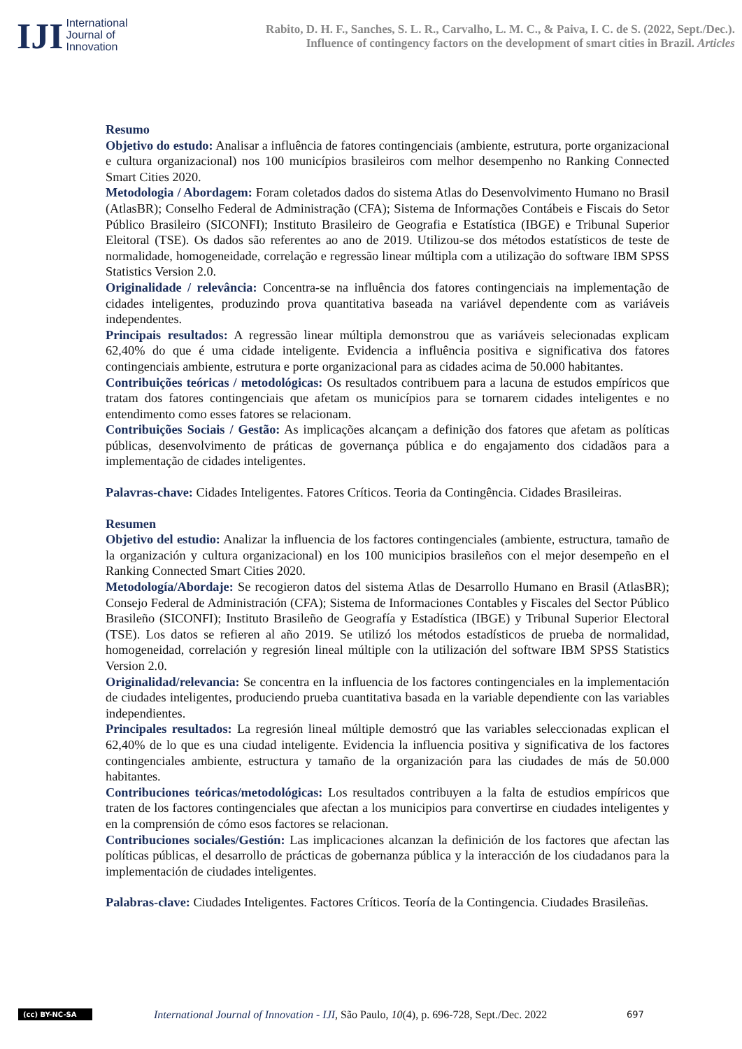IJI
International
Journal of
Innovation
Rabito, D. H. F., Sanches, S. L. R., Carvalho, L. M. C., & Paiva, I. C. de S. (2022, Sept./Dec.).
Influence of contingency factors on the development of smart cities in Brazil. Articles
Resumo
Objetivo do estudo: Analisar a influência de fatores contingenciais (ambiente, estrutura, porte organizacional e cultura organizacional) nos 100 municípios brasileiros com melhor desempenho no Ranking Connected Smart Cities 2020.
Metodologia / Abordagem: Foram coletados dados do sistema Atlas do Desenvolvimento Humano no Brasil (AtlasBR); Conselho Federal de Administração (CFA); Sistema de Informações Contábeis e Fiscais do Setor Público Brasileiro (SICONFI); Instituto Brasileiro de Geografia e Estatística (IBGE) e Tribunal Superior Eleitoral (TSE). Os dados são referentes ao ano de 2019. Utilizou-se dos métodos estatísticos de teste de normalidade, homogeneidade, correlação e regressão linear múltipla com a utilização do software IBM SPSS Statistics Version 2.0.
Originalidade / relevância: Concentra-se na influência dos fatores contingenciais na implementação de cidades inteligentes, produzindo prova quantitativa baseada na variável dependente com as variáveis independentes.
Principais resultados: A regressão linear múltipla demonstrou que as variáveis selecionadas explicam 62,40% do que é uma cidade inteligente. Evidencia a influência positiva e significativa dos fatores contingenciais ambiente, estrutura e porte organizacional para as cidades acima de 50.000 habitantes.
Contribuições teóricas / metodológicas: Os resultados contribuem para a lacuna de estudos empíricos que tratam dos fatores contingenciais que afetam os municípios para se tornarem cidades inteligentes e no entendimento como esses fatores se relacionam.
Contribuições Sociais / Gestão: As implicações alcançam a definição dos fatores que afetam as políticas públicas, desenvolvimento de práticas de governança pública e do engajamento dos cidadãos para a implementação de cidades inteligentes.
Palavras-chave: Cidades Inteligentes. Fatores Críticos. Teoria da Contingência. Cidades Brasileiras.
Resumen
Objetivo del estudio: Analizar la influencia de los factores contingenciales (ambiente, estructura, tamaño de la organización y cultura organizacional) en los 100 municipios brasileños con el mejor desempeño en el Ranking Connected Smart Cities 2020.
Metodología/Abordaje: Se recogieron datos del sistema Atlas de Desarrollo Humano en Brasil (AtlasBR); Consejo Federal de Administración (CFA); Sistema de Informaciones Contables y Fiscales del Sector Público Brasileño (SICONFI); Instituto Brasileño de Geografía y Estadística (IBGE) y Tribunal Superior Electoral (TSE). Los datos se refieren al año 2019. Se utilizó los métodos estadísticos de prueba de normalidad, homogeneidad, correlación y regresión lineal múltiple con la utilización del software IBM SPSS Statistics Version 2.0.
Originalidad/relevancia: Se concentra en la influencia de los factores contingenciales en la implementación de ciudades inteligentes, produciendo prueba cuantitativa basada en la variable dependiente con las variables independientes.
Principales resultados: La regresión lineal múltiple demostró que las variables seleccionadas explican el 62,40% de lo que es una ciudad inteligente. Evidencia la influencia positiva y significativa de los factores contingenciales ambiente, estructura y tamaño de la organización para las ciudades de más de 50.000 habitantes.
Contribuciones teóricas/metodológicas: Los resultados contribuyen a la falta de estudios empíricos que traten de los factores contingenciales que afectan a los municipios para convertirse en ciudades inteligentes y en la comprensión de cómo esos factores se relacionan.
Contribuciones sociales/Gestión: Las implicaciones alcanzan la definición de los factores que afectan las políticas públicas, el desarrollo de prácticas de gobernanza pública y la interacción de los ciudadanos para la implementación de ciudades inteligentes.
Palabras-clave: Ciudades Inteligentes. Factores Críticos. Teoría de la Contingencia. Ciudades Brasileñas.
(cc) BY-NC-SA
International Journal of Innovation - IJI, São Paulo, 10(4), p. 696-728, Sept./Dec. 2022
697